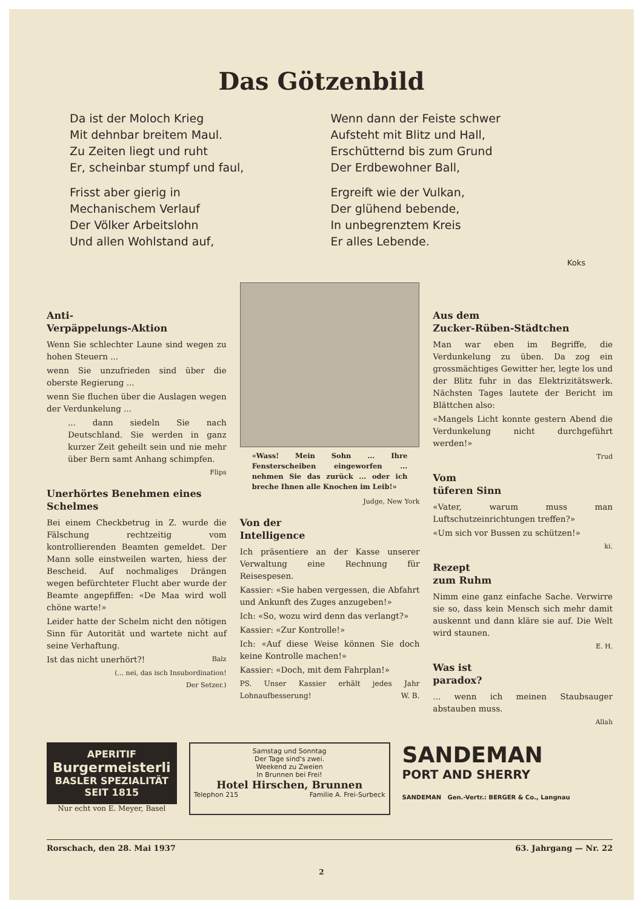Das Götzenbild
Da ist der Moloch Krieg
Mit dehnbar breitem Maul.
Zu Zeiten liegt und ruht
Er, scheinbar stumpf und faul,
Frisst aber gierig in
Mechanischem Verlauf
Der Völker Arbeitslohn
Und allen Wohlstand auf,
Wenn dann der Feiste schwer
Aufsteht mit Blitz und Hall,
Erschütternd bis zum Grund
Der Erdbewohner Ball,
Ergreift wie der Vulkan,
Der glühend bebende,
In unbegrenztem Kreis
Er alles Lebende.
Koks
Anti-
Verpäppelungs-Aktion
Wenn Sie schlechter Laune sind wegen zu hohen Steuern ...
wenn Sie unzufrieden sind über die oberste Regierung ...
wenn Sie fluchen über die Auslagen wegen der Verdunkelung ...
... dann siedeln Sie nach Deutschland. Sie werden in ganz kurzer Zeit geheilt sein und nie mehr über Bern samt Anhang schimpfen.
Flips
Unerhörtes Benehmen eines Schelmes
Bei einem Checkbetrug in Z. wurde die Fälschung rechtzeitig vom kontrollierenden Beamten gemeldet. Der Mann solle einstweilen warten, hiess der Bescheid. Auf nochmaliges Drängen wegen befürchteter Flucht aber wurde der Beamte angepfiffen: «De Maa wird woll chöne warte!»
Leider hatte der Schelm nicht den nötigen Sinn für Autorität und wartete nicht auf seine Verhaftung.
Ist das nicht unerhört?! Balz
(... nei, das isch Insubordination!
Der Setzer.)
«Wass! Mein Sohn ... Ihre Fensterscheiben eingeworfen ... nehmen Sie das zurück ... oder ich breche Ihnen alle Knochen im Leib!»
Judge, New York
Von der
Intelligence
Ich präsentiere an der Kasse unserer Verwaltung eine Rechnung für Reisespesen.
Kassier: «Sie haben vergessen, die Abfahrt und Ankunft des Zuges anzugeben!»
Ich: «So, wozu wird denn das verlangt?»
Kassier: «Zur Kontrolle!»
Ich: «Auf diese Weise können Sie doch keine Kontrolle machen!»
Kassier: «Doch, mit dem Fahrplan!»
PS. Unser Kassier erhält jedes Jahr Lohnaufbesserung! W. B.
Aus dem
Zucker-Rüben-Städtchen
Man war eben im Begriffe, die Verdunkelung zu üben. Da zog ein grossmächtiges Gewitter her, legte los und der Blitz fuhr in das Elektrizitätswerk. Nächsten Tages lautete der Bericht im Blättchen also:
«Mangels Licht konnte gestern Abend die Verdunkelung nicht durchgeführt werden!»
Trud
Vom
tüferen Sinn
«Vater, warum muss man Luftschutzeinrichtungen treffen?»
«Um sich vor Bussen zu schützen!»
ki.
Rezept
zum Ruhm
Nimm eine ganz einfache Sache. Verwirre sie so, dass kein Mensch sich mehr damit auskennt und dann kläre sie auf. Die Welt wird staunen.
E. H.
Was ist
paradox?
... wenn ich meinen Staubsauger abstauben muss.
Allah
APERITIF
Burgermeisterli
BASLER SPEZIALITÄT
SEIT 1815
Nur echt von E. Meyer, Basel
Samstag und Sonntag
Der Tage sind's zwei.
Weekend zu Zweien
In Brunnen bei Frei!
Hotel Hirschen, Brunnen
Telephon 215 Familie A. Frei-Surbeck
SANDEMAN
PORT AND SHERRY
SANDEMAN Gen.-Vertr.: BERGER & Co., Langnau
Rorschach, den 28. Mai 1937 63. Jahrgang — Nr. 22
2